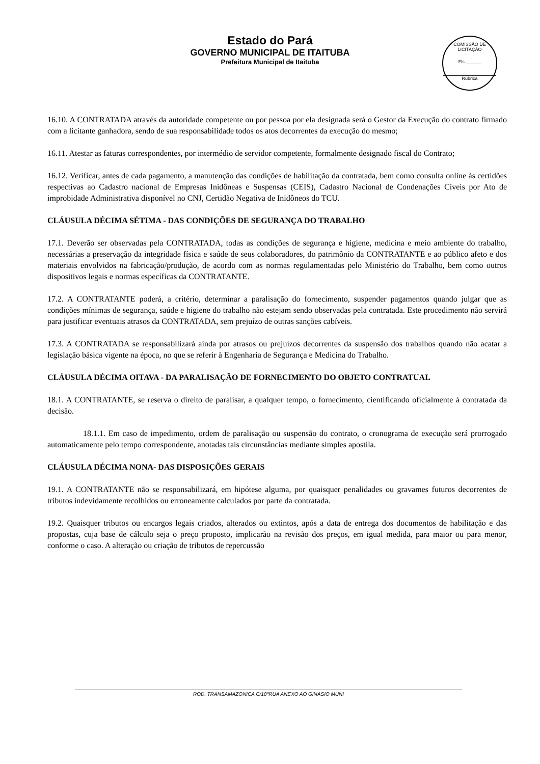Estado do Pará
GOVERNO MUNICIPAL DE ITAITUBA
Prefeitura Municipal de Itaituba
COMISSÃO DE LICITAÇÃO
Fls.______
Rubrica
16.10. A CONTRATADA através da autoridade competente ou por pessoa por ela designada será o Gestor da Execução do contrato firmado com a licitante ganhadora, sendo de sua responsabilidade todos os atos decorrentes da execução do mesmo;
16.11. Atestar as faturas correspondentes, por intermédio de servidor competente, formalmente designado fiscal do Contrato;
16.12. Verificar, antes de cada pagamento, a manutenção das condições de habilitação da contratada, bem como consulta online às certidões respectivas ao Cadastro nacional de Empresas Inidôneas e Suspensas (CEIS), Cadastro Nacional de Condenações Cíveis por Ato de improbidade Administrativa disponível no CNJ, Certidão Negativa de Inidôneos do TCU.
CLÁUSULA DÉCIMA SÉTIMA - DAS CONDIÇÕES DE SEGURANÇA DO TRABALHO
17.1. Deverão ser observadas pela CONTRATADA, todas as condições de segurança e higiene, medicina e meio ambiente do trabalho, necessárias a preservação da integridade física e saúde de seus colaboradores, do patrimônio da CONTRATANTE e ao público afeto e dos materiais envolvidos na fabricação/produção, de acordo com as normas regulamentadas pelo Ministério do Trabalho, bem como outros dispositivos legais e normas específicas da CONTRATANTE.
17.2. A CONTRATANTE poderá, a critério, determinar a paralisação do fornecimento, suspender pagamentos quando julgar que as condições mínimas de segurança, saúde e higiene do trabalho não estejam sendo observadas pela contratada. Este procedimento não servirá para justificar eventuais atrasos da CONTRATADA, sem prejuízo de outras sanções cabíveis.
17.3. A CONTRATADA se responsabilizará ainda por atrasos ou prejuízos decorrentes da suspensão dos trabalhos quando não acatar a legislação básica vigente na época, no que se referir à Engenharia de Segurança e Medicina do Trabalho.
CLÁUSULA DÉCIMA OITAVA - DA PARALISAÇÃO DE FORNECIMENTO DO OBJETO CONTRATUAL
18.1. A CONTRATANTE, se reserva o direito de paralisar, a qualquer tempo, o fornecimento, cientificando oficialmente à contratada da decisão.
18.1.1. Em caso de impedimento, ordem de paralisação ou suspensão do contrato, o cronograma de execução será prorrogado automaticamente pelo tempo correspondente, anotadas tais circunstâncias mediante simples apostila.
CLÁUSULA DÉCIMA NONA- DAS DISPOSIÇÕES GERAIS
19.1. A CONTRATANTE não se responsabilizará, em hipótese alguma, por quaisquer penalidades ou gravames futuros decorrentes de tributos indevidamente recolhidos ou erroneamente calculados por parte da contratada.
19.2. Quaisquer tributos ou encargos legais criados, alterados ou extintos, após a data de entrega dos documentos de habilitação e das propostas, cuja base de cálculo seja o preço proposto, implicarão na revisão dos preços, em igual medida, para maior ou para menor, conforme o caso. A alteração ou criação de tributos de repercussão
ROD. TRANSAMAZONICA C/10ªRUA ANEXO AO GINASIO MUNI